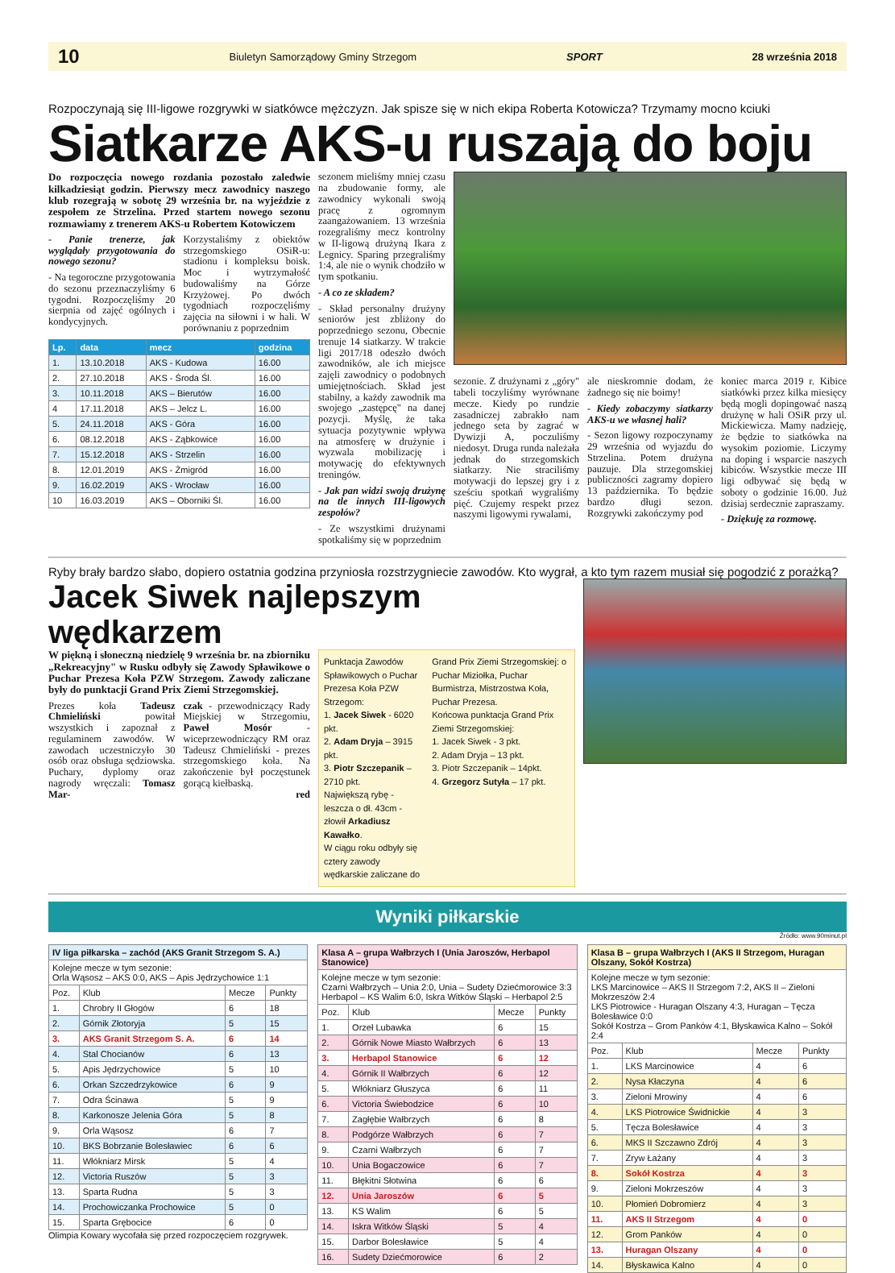10 Biuletyn Samorządowy Gminy Strzegom SPORT 28 września 2018
Rozpoczynają się III-ligowe rozgrywki w siatkówce mężczyzn. Jak spisze się w nich ekipa Roberta Kotowicza? Trzymamy mocno kciuki
Siatkarze AKS-u ruszają do boju
Do rozpoczęcia nowego rozdania pozostało zaledwie kilkadziesiąt godzin. Pierwszy mecz zawodnicy naszego klub rozegrają w sobotę 29 września br. na wyjeździe z zespołem ze Strzelina. Przed startem nowego sezonu rozmawiamy z trenerem AKS-u Robertem Kotowiczem
- Panie trenerze, jak wyglądały przygotowania do nowego sezonu?
- Na tegoroczne przygotowania do sezonu przeznaczyliśmy 6 tygodni. Rozpoczęliśmy 20 sierpnia od zajęć ogólnych i kondycyjnych.
Korzystaliśmy z obiektów strzegomskiego OSiR-u: stadionu i kompleksu boisk. Moc i wytrzymałość budowaliśmy na Górze Krzyżowej. Po dwóch tygodniach rozpoczęliśmy zajęcia na siłowni i w hali. W porównaniu z poprzednim
| Lp. | data | mecz | godzina |
| --- | --- | --- | --- |
| 1. | 13.10.2018 | AKS - Kudowa | 16.00 |
| 2. | 27.10.2018 | AKS - Środa Śl. | 16.00 |
| 3. | 10.11.2018 | AKS – Bierutów | 16.00 |
| 4 | 17.11.2018 | AKS – Jelcz L. | 16.00 |
| 5. | 24.11.2018 | AKS - Góra | 16.00 |
| 6. | 08.12.2018 | AKS - Ząbkowice | 16.00 |
| 7. | 15.12.2018 | AKS - Strzelin | 16.00 |
| 8. | 12.01.2019 | AKS - Żmigród | 16.00 |
| 9. | 16.02.2019 | AKS - Wrocław | 16.00 |
| 10 | 16.03.2019 | AKS – Oborniki Śl. | 16.00 |
sezonem mieliśmy mniej czasu na zbudowanie formy, ale zawodnicy wykonali swoją pracę z ogromnym zaangażowaniem. 13 września rozegraliśmy mecz kontrolny w II-ligową drużyną Ikara z Legnicy. Sparing przegraliśmy 1:4, ale nie o wynik chodziło w tym spotkaniu.
- A co ze składem?
- Skład personalny drużyny seniorów jest zbliżony do poprzedniego sezonu, Obecnie trenuje 14 siatkarzy. W trakcie ligi 2017/18 odeszło dwóch zawodników, ale ich miejsce zajęli zawodnicy o podobnych umiejętnościach. Skład jest stabilny, a każdy zawodnik ma swojego „zastępcę" na danej pozycji. Myślę, że taka sytuacja pozytywnie wpływa na atmosferę w drużynie i wyzwala mobilizację i motywację do efektywnych treningów.
- Jak pan widzi swoją drużynę na tle innych III-ligowych zespołów?
- Ze wszystkimi drużynami spotkaliśmy się w poprzednim
sezonie. Z drużynami z „góry" tabeli toczyliśmy wyrównane mecze. Kiedy po rundzie zasadniczej zabrakło nam jednego seta by zagrać w Dywizji A, poczuliśmy niedosyt. Druga runda należała jednak do strzegomskich siatkarzy. Nie straciliśmy motywacji do lepszej gry i z sześciu spotkań wygraliśmy pięć. Czujemy respekt przez naszymi ligowymi rywalami,
ale nieskromnie dodam, że żadnego się nie boimy!
- Kiedy zobaczymy siatkarzy AKS-u we własnej hali?
- Sezon ligowy rozpoczynamy 29 września od wyjazdu do Strzelina. Potem drużyna pauzuje. Dla strzegomskiej publiczności zagramy dopiero 13 października. To będzie bardzo długi sezon. Rozgrywki zakończymy pod
koniec marca 2019 r. Kibice siatkówki przez kilka miesięcy będą mogli dopingować naszą drużynę w hali OSiR przy ul. Mickiewicza. Mamy nadzieję, że będzie to siatkówka na wysokim poziomie. Liczymy na doping i wsparcie naszych kibiców. Wszystkie mecze III ligi odbywać się będą w soboty o godzinie 16.00. Już dzisiaj serdecznie zapraszamy.
- Dziękuję za rozmowę.
Ryby brały bardzo słabo, dopiero ostatnia godzina przyniosła rozstrzygniecie zawodów. Kto wygrał, a kto tym razem musiał się pogodzić z porażką?
Jacek Siwek najlepszym wędkarzem
W piękną i słoneczną niedzielę 9 września br. na zbiorniku „Rekreacyjny" w Rusku odbyły się Zawody Spławikowe o Puchar Prezesa Koła PZW Strzegom. Zawody zaliczane były do punktacji Grand Prix Ziemi Strzegomskiej.
Prezes koła Tadeusz Chmieliński powitał wszystkich i zapoznał z regulaminem zawodów. W zawodach uczestniczyło 30 osób oraz obsługa sędziowska. Puchary, dyplomy oraz nagrody wręczali: Tomasz Mar-
czak - przewodniczący Rady Miejskiej w Strzegomiu, Paweł Mosór - wiceprzewodniczący RM oraz Tadeusz Chmieliński - prezes strzegomskiego koła. Na zakończenie był poczęstunek gorącą kiełbaską.
red
Punktacja Zawodów Spławikowych o Puchar Prezesa Koła PZW Strzegom:
1. Jacek Siwek - 6020 pkt.
2. Adam Dryja – 3915 pkt.
3. Piotr Szczepanik – 2710 pkt.
Największą rybę - leszcza o dł. 43cm - złowił Arkadiusz Kawałko.
W ciągu roku odbyły się cztery zawody wędkarskie zaliczane do
Grand Prix Ziemi Strzegomskiej: o Puchar Miziołka, Puchar Burmistrza, Mistrzostwa Koła, Puchar Prezesa.
Końcowa punktacja Grand Prix Ziemi Strzegomskiej:
1. Jacek Siwek - 3 pkt.
2. Adam Dryja – 13 pkt.
3. Piotr Szczepanik – 14pkt.
4. Grzegorz Sutyła – 17 pkt.
Wyniki piłkarskie
Źródło: www.90minut.pl
| IV liga piłkarska – zachód (AKS Granit Strzegom S. A.) | | | |
| Kolejne mecze w tym sezonie: Orla Wąsosz – AKS 0:0, AKS – Apis Jędrzychowice 1:1 | | | |
| Poz. | Klub | Mecze | Punkty |
| 1. | Chrobry II Głogów | 6 | 18 |
| 2. | Górnik Złotoryja | 5 | 15 |
| 3. | AKS Granit Strzegom S. A. | 6 | 14 |
| 4. | Stal Chocianów | 6 | 13 |
| 5. | Apis Jędrzychowice | 5 | 10 |
| 6. | Orkan Szczedrzykowice | 6 | 9 |
| 7. | Odra Ścinawa | 5 | 9 |
| 8. | Karkonosze Jelenia Góra | 5 | 8 |
| 9. | Orla Wąsosz | 6 | 7 |
| 10. | BKS Bobrzanie Bolesławiec | 6 | 6 |
| 11. | Włókniarz Mirsk | 5 | 4 |
| 12. | Victoria Ruszów | 5 | 3 |
| 13. | Sparta Rudna | 5 | 3 |
| 14. | Prochowiczanka Prochowice | 5 | 0 |
| 15. | Sparta Grębocice | 6 | 0 |
Olimpia Kowary wycofała się przed rozpoczęciem rozgrywek.
| Klasa A – grupa Wałbrzych I (Unia Jaroszów, Herbapol Stanowice) | | | |
| Kolejne mecze w tym sezonie: Czarni Wałbrzych – Unia 2:0, Unia – Sudety Dziećmorowice 3:3 Herbapol – KS Walim 6:0, Iskra Witków Śląski – Herbapol 2:5 | | | |
| Poz. | Klub | Mecze | Punkty |
| 1. | Orzeł Lubawka | 6 | 15 |
| 2. | Górnik Nowe Miasto Wałbrzych | 6 | 13 |
| 3. | Herbapol Stanowice | 6 | 12 |
| 4. | Górnik II Wałbrzych | 6 | 12 |
| 5. | Włókniarz Głuszyca | 6 | 11 |
| 6. | Victoria Świebodzice | 6 | 10 |
| 7. | Zagłębie Wałbrzych | 6 | 8 |
| 8. | Podgórze Wałbrzych | 6 | 7 |
| 9. | Czarni Wałbrzych | 6 | 7 |
| 10. | Unia Bogaczowice | 6 | 7 |
| 11. | Błękitni Słotwina | 6 | 6 |
| 12. | Unia Jaroszów | 6 | 5 |
| 13. | KS Walim | 6 | 5 |
| 14. | Iskra Witków Śląski | 5 | 4 |
| 15. | Darbor Bolesławice | 5 | 4 |
| 16. | Sudety Dziećmorowice | 6 | 2 |
| Klasa B – grupa Wałbrzych I (AKS II Strzegom, Huragan Olszany, Sokół Kostrza) | | | |
| Kolejne mecze w tym sezonie: LKS Marcinowice – AKS II Strzegom 7:2, AKS II – Zieloni Mokrzeszów 2:4 LKS Piotrowice - Huragan Olszany 4:3, Huragan – Tęcza Bolesławice 0:0 Sokół Kostrza – Grom Panków 4:1, Błyskawica Kalno – Sokół 2:4 | | | |
| Poz. | Klub | Mecze | Punkty |
| 1. | LKS Marcinowice | 4 | 6 |
| 2. | Nysa Kłaczyna | 4 | 6 |
| 3. | Zieloni Mrowiny | 4 | 6 |
| 4. | LKS Piotrowice Świdnickie | 4 | 3 |
| 5. | Tęcza Bolesławice | 4 | 3 |
| 6. | MKS II Szczawno Zdrój | 4 | 3 |
| 7. | Zryw Łażany | 4 | 3 |
| 8. | Sokół Kostrza | 4 | 3 |
| 9. | Zieloni Mokrzeszów | 4 | 3 |
| 10. | Płomień Dobromierz | 4 | 3 |
| 11. | AKS II Strzegom | 4 | 0 |
| 12. | Grom Panków | 4 | 0 |
| 13. | Huragan Olszany | 4 | 0 |
| 14. | Błyskawica Kalno | 4 | 0 |